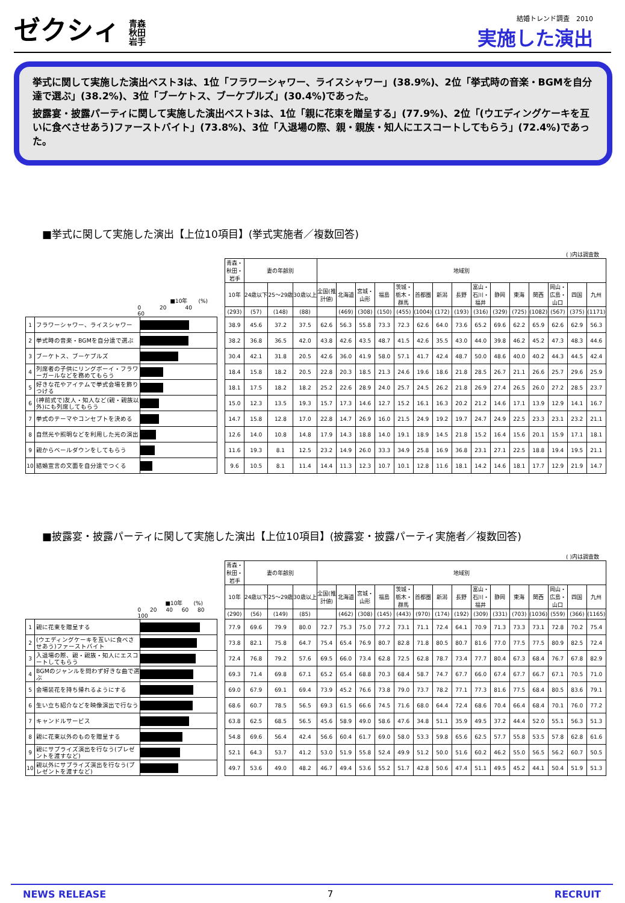ゼクシィ 青森
秋田
岩手
結婚トレンド調査　2010
実施した演出
挙式に関して実施した演出ベスト3は、1位「フラワーシャワー、ライスシャワー」(38.9%)、2位「挙式時の音楽・BGMを自分達で選ぶ」(38.2%)、3位「ブーケトス、ブーケプルズ」(30.4%)であった。
披露宴・披露パーティに関して実施した演出ベスト3は、1位「親に花束を贈呈する」(77.9%)、2位「(ウエディングケーキを互いに食べさせあう)ファーストバイト」(73.8%)、3位「入退場の際、親・親族・知人にエスコートしてもらう」(72.4%)であった。
■挙式に関して実施した演出【上位10項目】(挙式実施者／複数回答)
( )内は調査数
| ■10年 (%) 0 20 40 60 | | | | 青森・秋田・岩手 | 妻の年齢別 | | | 地域別 | | | | | | | | | | | | | | |
| | | | | 10年 | 24歳以下 | 25～29歳 | 30歳以上 | 全国(推計値) | 北海道 | 宮城・山形 | 福島 | 茨城・栃木・群馬 | 首都圏 | 新潟 | 長野 | 富山・石川・福井 | 静岡 | 東海 | 関西 | 岡山・広島・山口 | 四国 | 九州 |
| | | | | (293) | (57) | (148) | (88) | | (469) | (308) | (150) | (455) | (1004) | (172) | (193) | (316) | (329) | (725) | (1082) | (567) | (375) | (1171) |
| 1 | フラワーシャワー、ライスシャワー | | | 38.9 | 45.6 | 37.2 | 37.5 | 62.6 | 56.3 | 55.8 | 73.3 | 72.3 | 62.6 | 64.0 | 73.6 | 65.2 | 69.6 | 62.2 | 65.9 | 62.6 | 62.9 | 56.3 |
| 2 | 挙式時の音楽・BGMを自分達で選ぶ | | | 38.2 | 36.8 | 36.5 | 42.0 | 43.8 | 42.6 | 43.5 | 48.7 | 41.5 | 42.6 | 35.5 | 43.0 | 44.0 | 39.8 | 46.2 | 45.2 | 47.3 | 48.3 | 44.6 |
| 3 | ブーケトス、ブーケプルズ | | | 30.4 | 42.1 | 31.8 | 20.5 | 42.6 | 36.0 | 41.9 | 58.0 | 57.1 | 41.7 | 42.4 | 48.7 | 50.0 | 48.6 | 40.0 | 40.2 | 44.3 | 44.5 | 42.4 |
| 4 | 列席者の子供にリングボーイ・フラワーガールなどを務めてもらう | | | 18.4 | 15.8 | 18.2 | 20.5 | 22.8 | 20.3 | 18.5 | 21.3 | 24.6 | 19.6 | 18.6 | 21.8 | 28.5 | 26.7 | 21.1 | 26.6 | 25.7 | 29.6 | 25.9 |
| 5 | 好きな花やアイテムで挙式会場を飾りつける | | | 18.1 | 17.5 | 18.2 | 18.2 | 25.2 | 22.6 | 28.9 | 24.0 | 25.7 | 24.5 | 26.2 | 21.8 | 26.9 | 27.4 | 26.5 | 26.0 | 27.2 | 28.5 | 23.7 |
| 6 | (神前式で)友人・知人など(親・親族以外)にも列席してもらう | | | 15.0 | 12.3 | 13.5 | 19.3 | 15.7 | 17.3 | 14.6 | 12.7 | 15.2 | 16.1 | 16.3 | 20.2 | 21.2 | 14.6 | 17.1 | 13.9 | 12.9 | 14.1 | 16.7 |
| 7 | 挙式のテーマやコンセプトを決める | | | 14.7 | 15.8 | 12.8 | 17.0 | 22.8 | 14.7 | 26.9 | 16.0 | 21.5 | 24.9 | 19.2 | 19.7 | 24.7 | 24.9 | 22.5 | 23.3 | 23.1 | 23.2 | 21.1 |
| 8 | 自然光や照明などを利用した光の演出 | | | 12.6 | 14.0 | 10.8 | 14.8 | 17.9 | 14.3 | 18.8 | 14.0 | 19.1 | 18.9 | 14.5 | 21.8 | 15.2 | 16.4 | 15.6 | 20.1 | 15.9 | 17.1 | 18.1 |
| 9 | 親からベールダウンをしてもらう | | | 11.6 | 19.3 | 8.1 | 12.5 | 23.2 | 14.9 | 26.0 | 33.3 | 34.9 | 25.8 | 16.9 | 36.8 | 23.1 | 27.1 | 22.5 | 18.8 | 19.4 | 19.5 | 21.1 |
| 10 | 結婚宣言の文面を自分達でつくる | | | 9.6 | 10.5 | 8.1 | 11.4 | 14.4 | 11.3 | 12.3 | 10.7 | 10.1 | 12.8 | 11.6 | 18.1 | 14.2 | 14.6 | 18.1 | 17.7 | 12.9 | 21.9 | 14.7 |
■披露宴・披露パーティに関して実施した演出【上位10項目】(披露宴・披露パーティ実施者／複数回答)
( )内は調査数
| ■10年 (%) 0 20 40 60 80 100 | | | | 青森・秋田・岩手 | 妻の年齢別 | | | 地域別 | | | | | | | | | | | | | | |
| | | | | 10年 | 24歳以下 | 25～29歳 | 30歳以上 | 全国(推計値) | 北海道 | 宮城・山形 | 福島 | 茨城・栃木・群馬 | 首都圏 | 新潟 | 長野 | 富山・石川・福井 | 静岡 | 東海 | 関西 | 岡山・広島・山口 | 四国 | 九州 |
| | | | | (290) | (56) | (149) | (85) | | (462) | (308) | (145) | (443) | (970) | (174) | (192) | (309) | (331) | (703) | (1036) | (559) | (366) | (1165) |
| 1 | 親に花束を贈呈する | | | 77.9 | 69.6 | 79.9 | 80.0 | 72.7 | 75.3 | 75.0 | 77.2 | 73.1 | 71.1 | 72.4 | 64.1 | 70.9 | 71.3 | 73.3 | 73.1 | 72.8 | 70.2 | 75.4 |
| 2 | (ウエディングケーキを互いに食べさせあう)ファーストバイト | | | 73.8 | 82.1 | 75.8 | 64.7 | 75.4 | 65.4 | 76.9 | 80.7 | 82.8 | 71.8 | 80.5 | 80.7 | 81.6 | 77.0 | 77.5 | 77.5 | 80.9 | 82.5 | 72.4 |
| 3 | 入退場の際、親・親族・知人にエスコートしてもらう | | | 72.4 | 76.8 | 79.2 | 57.6 | 69.5 | 66.0 | 73.4 | 62.8 | 72.5 | 62.8 | 78.7 | 73.4 | 77.7 | 80.4 | 67.3 | 68.4 | 76.7 | 67.8 | 82.9 |
| 4 | BGMのジャンルを問わず好きな曲で選ぶ | | | 69.3 | 71.4 | 69.8 | 67.1 | 65.2 | 65.4 | 68.8 | 70.3 | 68.4 | 58.7 | 74.7 | 67.7 | 66.0 | 67.4 | 67.7 | 66.7 | 67.1 | 70.5 | 71.0 |
| 5 | 会場装花を持ち帰れるようにする | | | 69.0 | 67.9 | 69.1 | 69.4 | 73.9 | 45.2 | 76.6 | 73.8 | 79.0 | 73.7 | 78.2 | 77.1 | 77.3 | 81.6 | 77.5 | 68.4 | 80.5 | 83.6 | 79.1 |
| 6 | 生い立ち紹介などを映像演出で行なう | | | 68.6 | 60.7 | 78.5 | 56.5 | 69.3 | 61.5 | 66.6 | 74.5 | 71.6 | 68.0 | 64.4 | 72.4 | 68.6 | 70.4 | 66.4 | 68.4 | 70.1 | 76.0 | 77.2 |
| 7 | キャンドルサービス | | | 63.8 | 62.5 | 68.5 | 56.5 | 45.6 | 58.9 | 49.0 | 58.6 | 47.6 | 34.8 | 51.1 | 35.9 | 49.5 | 37.2 | 44.4 | 52.0 | 55.1 | 56.3 | 51.3 |
| 8 | 親に花束以外のものを贈呈する | | | 54.8 | 69.6 | 56.4 | 42.4 | 56.6 | 60.4 | 61.7 | 69.0 | 58.0 | 53.3 | 59.8 | 65.6 | 62.5 | 57.7 | 55.8 | 53.5 | 57.8 | 62.8 | 61.6 |
| 9 | 親にサプライズ演出を行なう(プレゼントを渡すなど) | | | 52.1 | 64.3 | 53.7 | 41.2 | 53.0 | 51.9 | 55.8 | 52.4 | 49.9 | 51.2 | 50.0 | 51.6 | 60.2 | 46.2 | 55.0 | 56.5 | 56.2 | 60.7 | 50.5 |
| 10 | 親以外にサプライズ演出を行なう(プレゼントを渡すなど) | | | 49.7 | 53.6 | 49.0 | 48.2 | 46.7 | 49.4 | 53.6 | 55.2 | 51.7 | 42.8 | 50.6 | 47.4 | 51.1 | 49.5 | 45.2 | 44.1 | 50.4 | 51.9 | 51.3 |
NEWS RELEASE 7 RECRUIT